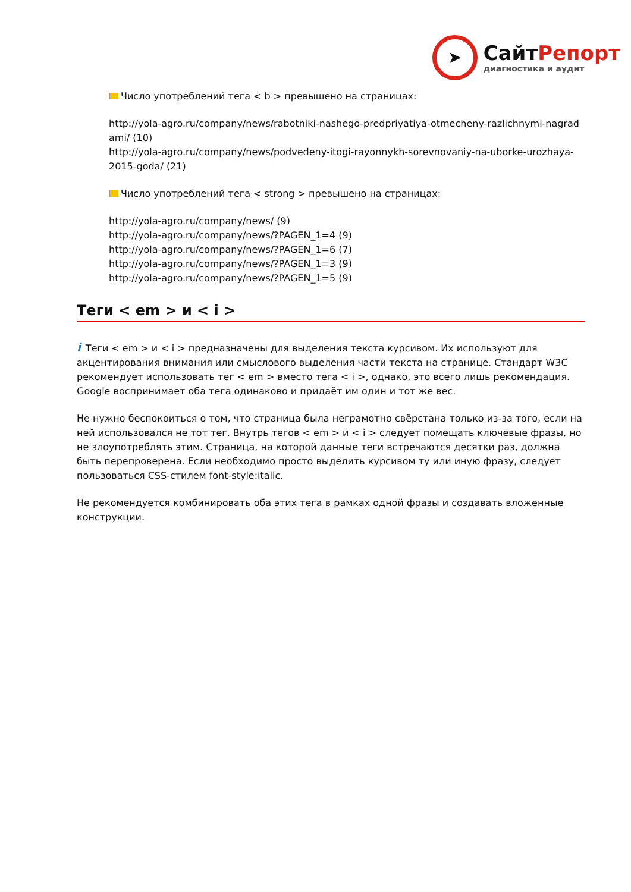➤
СайтРепорт
диагностика и аудит
Число употреблений тега < b > превышено на страницах:
http://yola-agro.ru/company/news/rabotniki-nashego-predpriyatiya-otmecheny-razlichnymi-nagrad ami/ (10)
http://yola-agro.ru/company/news/podvedeny-itogi-rayonnykh-sorevnovaniy-na-uborke-urozhaya-2015-goda/ (21)
Число употреблений тега < strong > превышено на страницах:
http://yola-agro.ru/company/news/ (9)
http://yola-agro.ru/company/news/?PAGEN_1=4 (9)
http://yola-agro.ru/company/news/?PAGEN_1=6 (7)
http://yola-agro.ru/company/news/?PAGEN_1=3 (9)
http://yola-agro.ru/company/news/?PAGEN_1=5 (9)
Теги < em > и < i >
i Теги < em > и < i > предназначены для выделения текста курсивом. Их используют для акцентирования внимания или смыслового выделения части текста на странице. Стандарт W3C рекомендует использовать тег < em > вместо тега < i >, однако, это всего лишь рекомендация. Google воспринимает оба тега одинаково и придаёт им один и тот же вес.
Не нужно беспокоиться о том, что страница была неграмотно свёрстана только из-за того, если на ней использовался не тот тег. Внутрь тегов < em > и < i > следует помещать ключевые фразы, но не злоупотреблять этим. Страница, на которой данные теги встречаются десятки раз, должна быть перепроверена. Если необходимо просто выделить курсивом ту или иную фразу, следует пользоваться CSS-стилем font-style:italic.
Не рекомендуется комбинировать оба этих тега в рамках одной фразы и создавать вложенные конструкции.